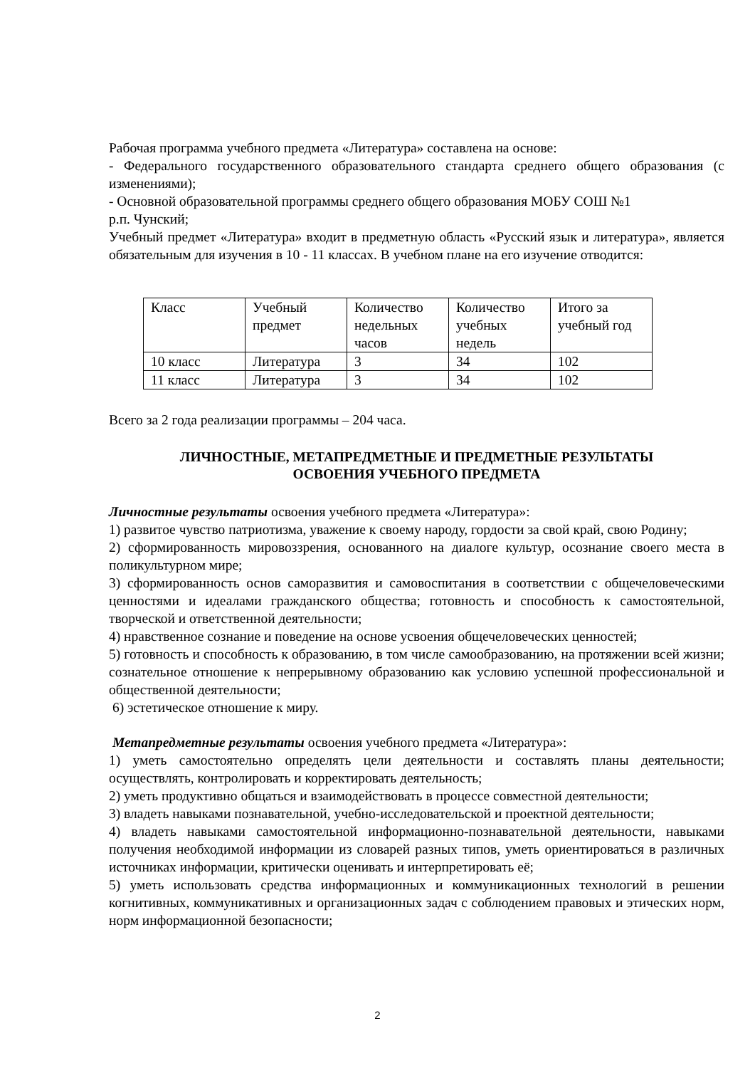Рабочая программа учебного предмета «Литература» составлена на основе:
- Федерального государственного образовательного стандарта среднего общего образования (с изменениями);
- Основной образовательной программы среднего общего образования МОБУ СОШ №1
р.п. Чунский;
Учебный предмет «Литература» входит в предметную область «Русский язык и литература», является обязательным для изучения в 10 - 11 классах. В учебном плане на его изучение отводится:
| Класс | Учебный предмет | Количество недельных часов | Количество учебных недель | Итого за учебный год |
| 10 класс | Литература | 3 | 34 | 102 |
| 11 класс | Литература | 3 | 34 | 102 |
Всего за 2 года реализации программы – 204 часа.
ЛИЧНОСТНЫЕ, МЕТАПРЕДМЕТНЫЕ И ПРЕДМЕТНЫЕ РЕЗУЛЬТАТЫ
ОСВОЕНИЯ УЧЕБНОГО ПРЕДМЕТА
Личностные результаты освоения учебного предмета «Литература»:
1) развитое чувство патриотизма, уважение к своему народу, гордости за свой край, свою Родину;
2) сформированность мировоззрения, основанного на диалоге культур, осознание своего места в поликультурном мире;
3) сформированность основ саморазвития и самовоспитания в соответствии с общечеловеческими ценностями и идеалами гражданского общества; готовность и способность к самостоятельной, творческой и ответственной деятельности;
4) нравственное сознание и поведение на основе усвоения общечеловеческих ценностей;
5) готовность и способность к образованию, в том числе самообразованию, на протяжении всей жизни; сознательное отношение к непрерывному образованию как условию успешной профессиональной и общественной деятельности;
6) эстетическое отношение к миру.
Метапредметные результаты освоения учебного предмета «Литература»:
1) уметь самостоятельно определять цели деятельности и составлять планы деятельности; осуществлять, контролировать и корректировать деятельность;
2) уметь продуктивно общаться и взаимодействовать в процессе совместной деятельности;
3) владеть навыками познавательной, учебно-исследовательской и проектной деятельности;
4) владеть навыками самостоятельной информационно-познавательной деятельности, навыками получения необходимой информации из словарей разных типов, уметь ориентироваться в различных источниках информации, критически оценивать и интерпретировать её;
5) уметь использовать средства информационных и коммуникационных технологий в решении когнитивных, коммуникативных и организационных задач с соблюдением правовых и этических норм, норм информационной безопасности;
2